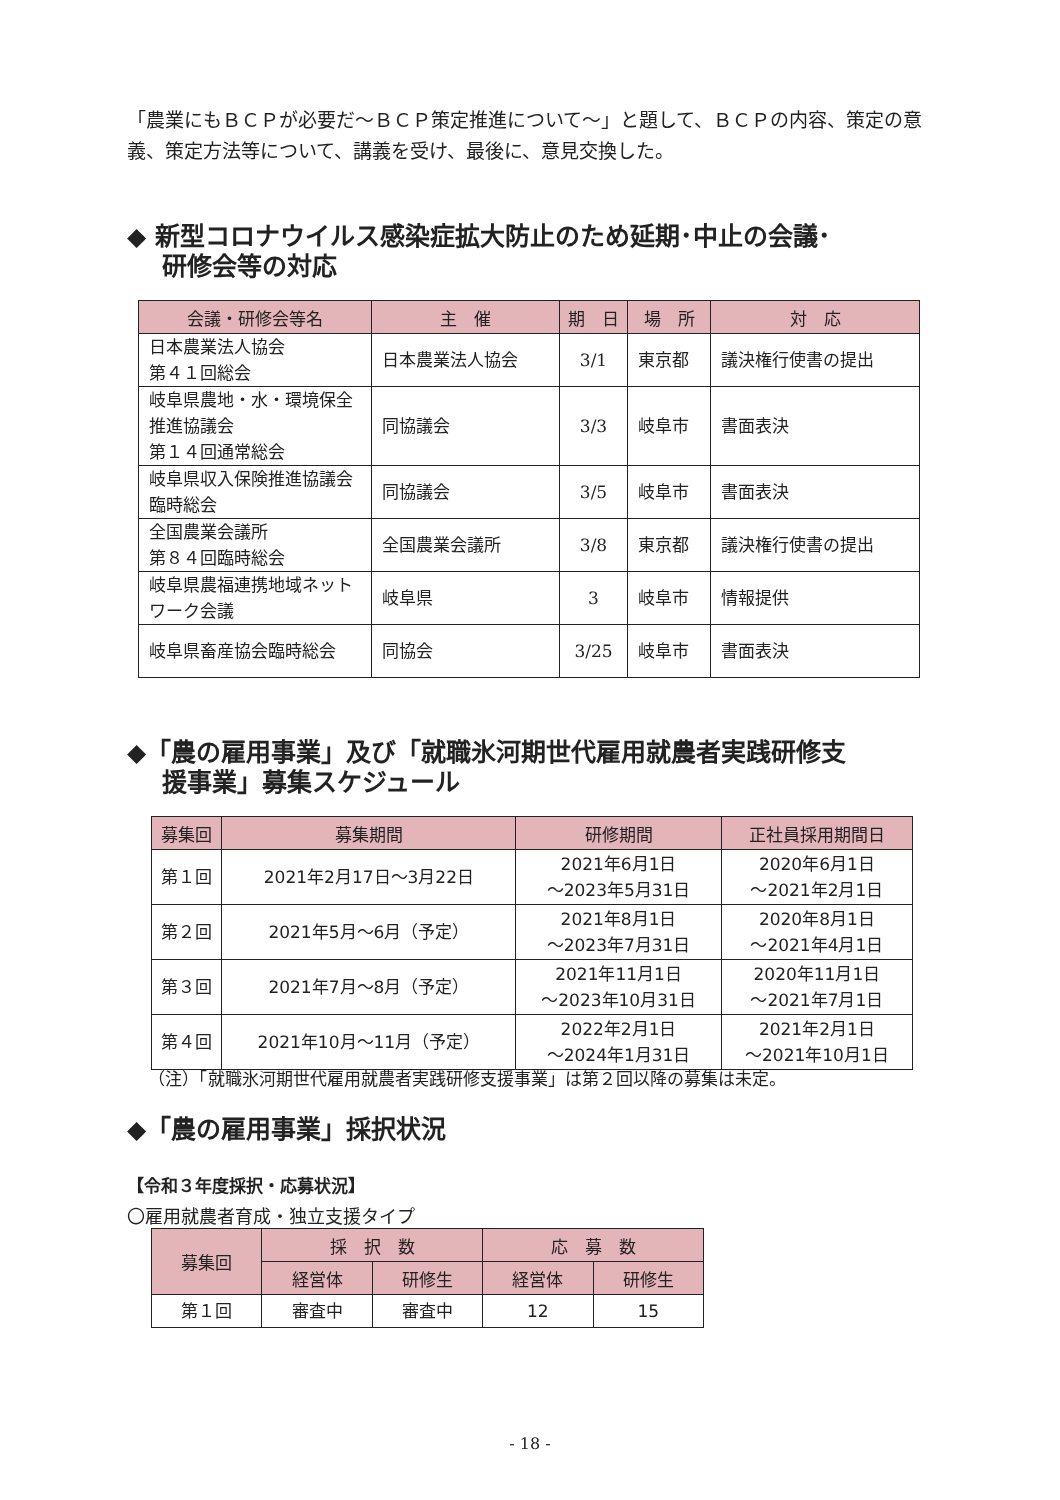「農業にもＢＣＰが必要だ～ＢＣＰ策定推進について～」と題して、ＢＣＰの内容、策定の意義、策定方法等について、講義を受け、最後に、意見交換した。
◆ 新型コロナウイルス感染症拡大防止のため延期･中止の会議･
研修会等の対応
| 会議・研修会等名 | 主 催 | 期 日 | 場 所 | 対 応 |
| --- | --- | --- | --- | --- |
| 日本農業法人協会 第４１回総会 | 日本農業法人協会 | 3/1 | 東京都 | 議決権行使書の提出 |
| 岐阜県農地・水・環境保全推進協議会 第１４回通常総会 | 同協議会 | 3/3 | 岐阜市 | 書面表決 |
| 岐阜県収入保険推進協議会臨時総会 | 同協議会 | 3/5 | 岐阜市 | 書面表決 |
| 全国農業会議所 第８４回臨時総会 | 全国農業会議所 | 3/8 | 東京都 | 議決権行使書の提出 |
| 岐阜県農福連携地域ネットワーク会議 | 岐阜県 | 3 | 岐阜市 | 情報提供 |
| 岐阜県畜産協会臨時総会 | 同協会 | 3/25 | 岐阜市 | 書面表決 |
◆「農の雇用事業」及び「就職氷河期世代雇用就農者実践研修支
援事業」募集スケジュール
| 募集回 | 募集期間 | 研修期間 | 正社員採用期間日 |
| --- | --- | --- | --- |
| 第１回 | 2021年2月17日～3月22日 | 2021年6月1日 ～2023年5月31日 | 2020年6月1日 ～2021年2月1日 |
| 第２回 | 2021年5月～6月（予定） | 2021年8月1日 ～2023年7月31日 | 2020年8月1日 ～2021年4月1日 |
| 第３回 | 2021年7月～8月（予定） | 2021年11月1日 ～2023年10月31日 | 2020年11月1日 ～2021年7月1日 |
| 第４回 | 2021年10月～11月（予定） | 2022年2月1日 ～2024年1月31日 | 2021年2月1日 ～2021年10月1日 |
（注）「就職氷河期世代雇用就農者実践研修支援事業」は第２回以降の募集は未定。
◆「農の雇用事業」採択状況
【令和３年度採択・応募状況】
〇雇用就農者育成・独立支援タイプ
| 募集回 | 採 択 数 | | 応 募 数 | |
| --- | --- | --- | --- | --- |
| | 経営体 | 研修生 | 経営体 | 研修生 |
| 第１回 | 審査中 | 審査中 | 12 | 15 |
- 18 -